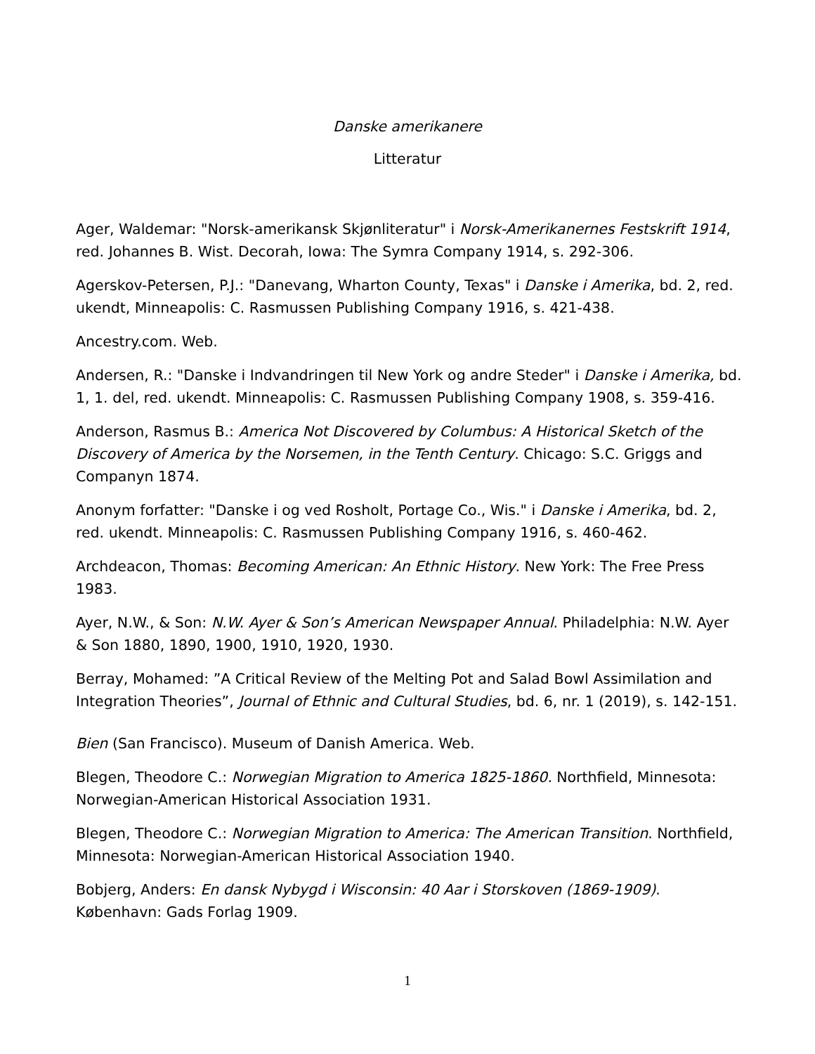Danske amerikanere
Litteratur
Ager, Waldemar: "Norsk-amerikansk Skjønliteratur" i Norsk-Amerikanernes Festskrift 1914, red. Johannes B. Wist. Decorah, Iowa: The Symra Company 1914, s. 292-306.
Agerskov-Petersen, P.J.: "Danevang, Wharton County, Texas" i Danske i Amerika, bd. 2, red. ukendt, Minneapolis: C. Rasmussen Publishing Company 1916, s. 421-438.
Ancestry.com. Web.
Andersen, R.: "Danske i Indvandringen til New York og andre Steder" i Danske i Amerika, bd. 1, 1. del, red. ukendt. Minneapolis: C. Rasmussen Publishing Company 1908, s. 359-416.
Anderson, Rasmus B.: America Not Discovered by Columbus: A Historical Sketch of the Discovery of America by the Norsemen, in the Tenth Century. Chicago: S.C. Griggs and Companyn 1874.
Anonym forfatter: "Danske i og ved Rosholt, Portage Co., Wis." i Danske i Amerika, bd. 2, red. ukendt. Minneapolis: C. Rasmussen Publishing Company 1916, s. 460-462.
Archdeacon, Thomas: Becoming American: An Ethnic History. New York: The Free Press 1983.
Ayer, N.W., & Son: N.W. Ayer & Son’s American Newspaper Annual. Philadelphia: N.W. Ayer & Son 1880, 1890, 1900, 1910, 1920, 1930.
Berray, Mohamed: ”A Critical Review of the Melting Pot and Salad Bowl Assimilation and Integration Theories”, Journal of Ethnic and Cultural Studies, bd. 6, nr. 1 (2019), s. 142-151.
Bien (San Francisco). Museum of Danish America. Web.
Blegen, Theodore C.: Norwegian Migration to America 1825-1860. Northfield, Minnesota: Norwegian-American Historical Association 1931.
Blegen, Theodore C.: Norwegian Migration to America: The American Transition. Northfield, Minnesota: Norwegian-American Historical Association 1940.
Bobjerg, Anders: En dansk Nybygd i Wisconsin: 40 Aar i Storskoven (1869-1909). København: Gads Forlag 1909.
1